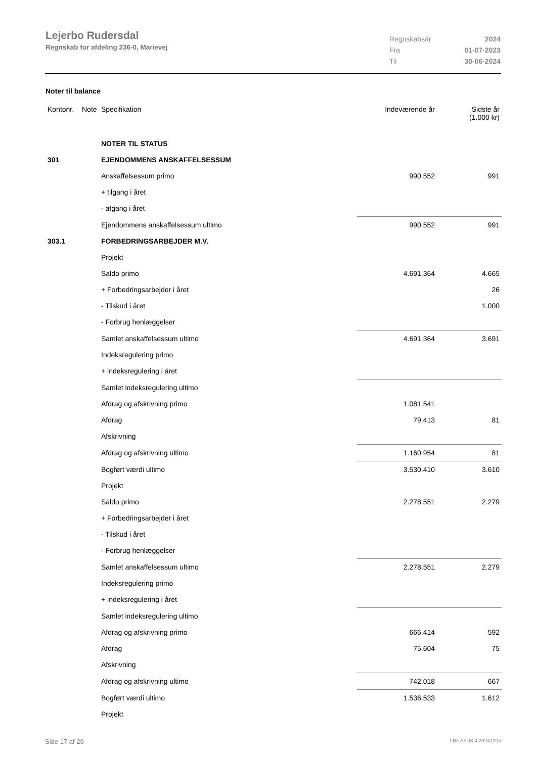Lejerbo Rudersdal
Regnskab for afdeling 236-0, Marievej
| Regnskabsår | 2024 |
| Fra | 01-07-2023 |
| Til | 30-06-2024 |
Noter til balance
| Kontonr. | Note | Specifikation | Indeværende år | Sidste år (1.000 kr) |
| | | NOTER TIL STATUS | | |
| 301 | | EJENDOMMENS ANSKAFFELSESSUM | | |
| | | Anskaffelsessum primo | 990.552 | 991 |
| | | + tilgang i året | | |
| | | - afgang i året | | |
| | | Ejendommens anskaffelsessum ultimo | 990.552 | 991 |
| 303.1 | | FORBEDRINGSARBEJDER M.V. | | |
| | | Projekt | | |
| | | Saldo primo | 4.691.364 | 4.665 |
| | | + Forbedringsarbejder i året | | 26 |
| | | - Tilskud i året | | 1.000 |
| | | - Forbrug henlæggelser | | |
| | | Samlet anskaffelsessum ultimo | 4.691.364 | 3.691 |
| | | Indeksregulering primo | | |
| | | + indeksregulering i året | | |
| | | Samlet indeksregulering ultimo | | |
| | | Afdrag og afskrivning primo | 1.081.541 | |
| | | Afdrag | 79.413 | 81 |
| | | Afskrivning | | |
| | | Afdrag og afskrivning ultimo | 1.160.954 | 81 |
| | | Bogført værdi ultimo | 3.530.410 | 3.610 |
| | | Projekt | | |
| | | Saldo primo | 2.278.551 | 2.279 |
| | | + Forbedringsarbejder i året | | |
| | | - Tilskud i året | | |
| | | - Forbrug henlæggelser | | |
| | | Samlet anskaffelsessum ultimo | 2.278.551 | 2.279 |
| | | Indeksregulering primo | | |
| | | + indeksregulering i året | | |
| | | Samlet indeksregulering ultimo | | |
| | | Afdrag og afskrivning primo | 666.414 | 592 |
| | | Afdrag | 75.604 | 75 |
| | | Afskrivning | | |
| | | Afdrag og afskrivning ultimo | 742.018 | 667 |
| | | Bogført værdi ultimo | 1.536.533 | 1.612 |
| | | Projekt | | |
Side 17 af 29 LBF.AFD8.4.20241205